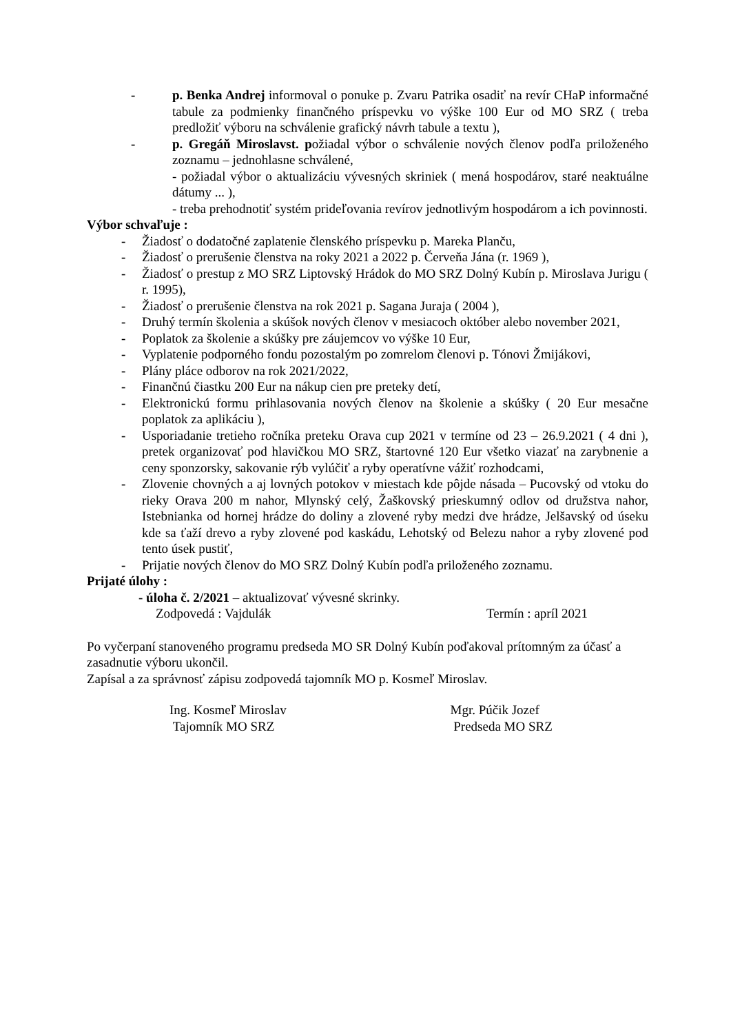- p. Benka Andrej informoval o ponuke p. Zvaru Patrika osadiť na revír CHaP informačné tabule za podmienky finančného príspevku vo výške 100 Eur od MO SRZ ( treba predložiť výboru na schválenie grafický návrh tabule a textu ),
- p. Gregáň Miroslavst. požiadal výbor o schválenie nových členov podľa priloženého zoznamu – jednohlasne schválené,
- požiadal výbor o aktualizáciu vývesných skriniek ( mená hospodárov, staré neaktuálne dátumy ... ),
- treba prehodnotiť systém prideľovania revírov jednotlivým hospodárom a ich povinnosti.
Výbor schvaľuje :
- Žiadosť o dodatočné zaplatenie členského príspevku p. Mareka Planču,
- Žiadosť o prerušenie členstva na roky 2021 a 2022 p. Červeňa Jána (r. 1969 ),
- Žiadosť o prestup z MO SRZ Liptovský Hrádok do MO SRZ Dolný Kubín p. Miroslava Jurigu ( r. 1995),
- Žiadosť o prerušenie členstva na rok 2021 p. Sagana Juraja ( 2004 ),
- Druhý termín školenia a skúšok nových členov v mesiacoch október alebo november 2021,
- Poplatok za školenie a skúšky pre záujemcov vo výške 10 Eur,
- Vyplatenie podporného fondu pozostalým po zomrelom členovi p. Tónovi Žmijákovi,
- Plány pláce odborov na rok 2021/2022,
- Finančnú čiastku 200 Eur na nákup cien pre preteky detí,
- Elektronickú formu prihlasovania nových členov na školenie a skúšky ( 20 Eur mesačne poplatok za aplikáciu ),
- Usporiadanie tretieho ročníka preteku Orava cup 2021 v termíne od 23 – 26.9.2021 ( 4 dni ), pretek organizovať pod hlavičkou MO SRZ, štartovné 120 Eur všetko viazať na zarybnenie a ceny sponzorsky, sakovanie rýb vylúčiť a ryby operatívne vážiť rozhodcami,
- Zlovenie chovných a aj lovných potokov v miestach kde pôjde násada – Pucovský od vtoku do rieky Orava 200 m nahor, Mlynský celý, Žaškovský prieskumný odlov od družstva nahor, Istebnianka od hornej hrádze do doliny a zlovené ryby medzi dve hrádze, Jelšavský od úseku kde sa ťaží drevo a ryby zlovené pod kaskádu, Lehotský od Belezu nahor a ryby zlovené pod tento úsek pustiť,
- Prijatie nových členov do MO SRZ Dolný Kubín podľa priloženého zoznamu.
Prijaté úlohy :
- úloha č. 2/2021 – aktualizovať vývesné skrinky.
Zodpovedá : Vajdulák Termín : apríl 2021
Po vyčerpaní stanoveného programu predseda MO SR Dolný Kubín poďakoval prítomným za účasť a zasadnutie výboru ukončil.
Zapísal a za správnosť zápisu zodpovedá tajomník MO p. Kosmeľ Miroslav.
Ing. Kosmeľ Miroslav
Tajomník MO SRZ
Mgr. Púčik Jozef
Predseda MO SRZ